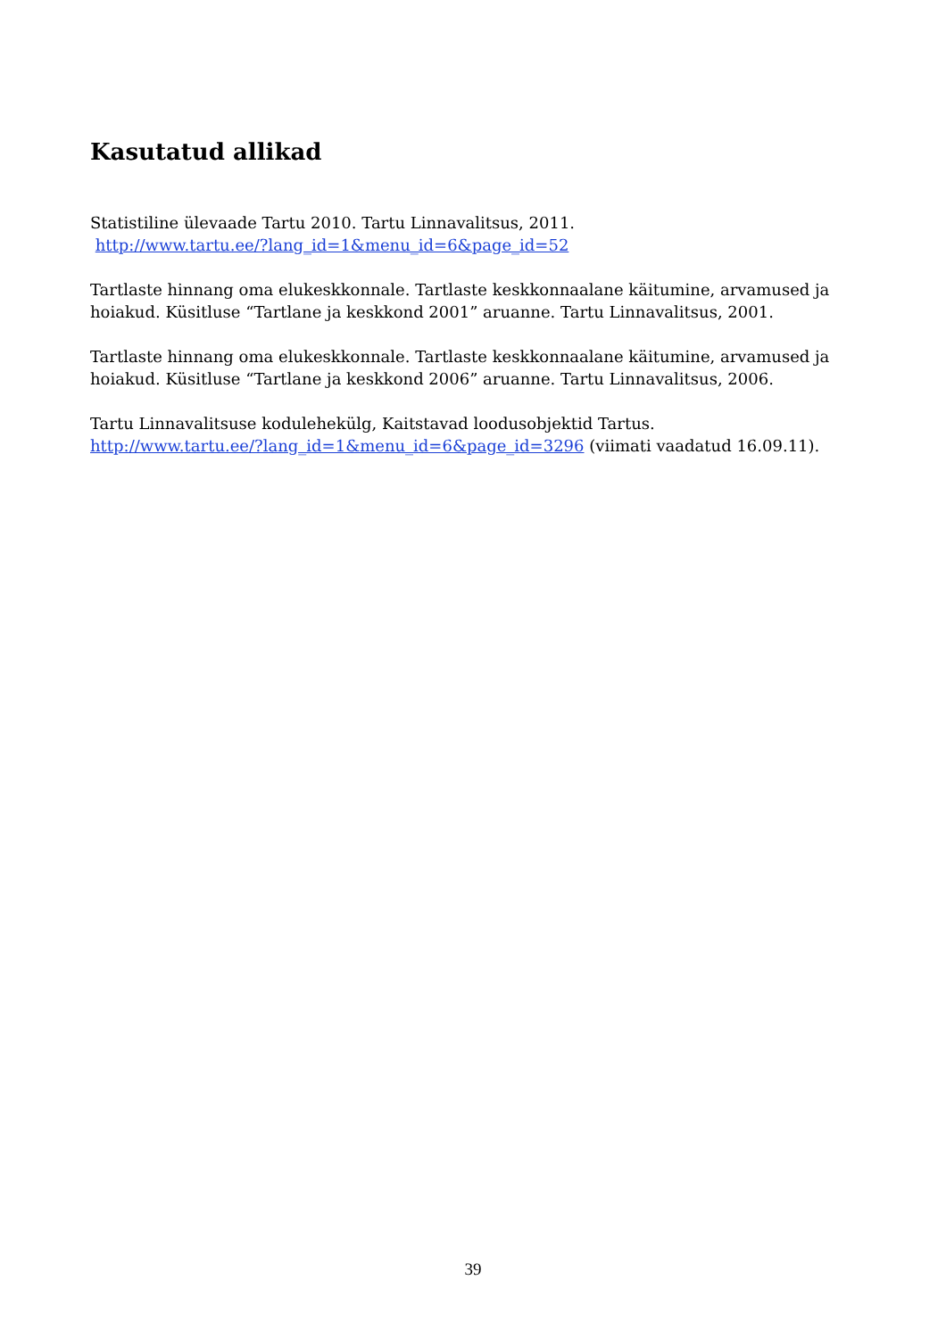Kasutatud allikad
Statistiline ülevaade Tartu 2010. Tartu Linnavalitsus, 2011.
http://www.tartu.ee/?lang_id=1&menu_id=6&page_id=52
Tartlaste hinnang oma elukeskkonnale. Tartlaste keskkonnaalane käitumine, arvamused ja hoiakud. Küsitluse “Tartlane ja keskkond 2001” aruanne. Tartu Linnavalitsus, 2001.
Tartlaste hinnang oma elukeskkonnale. Tartlaste keskkonnaalane käitumine, arvamused ja hoiakud. Küsitluse “Tartlane ja keskkond 2006” aruanne. Tartu Linnavalitsus, 2006.
Tartu Linnavalitsuse kodulehekülg, Kaitstavad loodusobjektid Tartus.
http://www.tartu.ee/?lang_id=1&menu_id=6&page_id=3296 (viimati vaadatud 16.09.11).
39